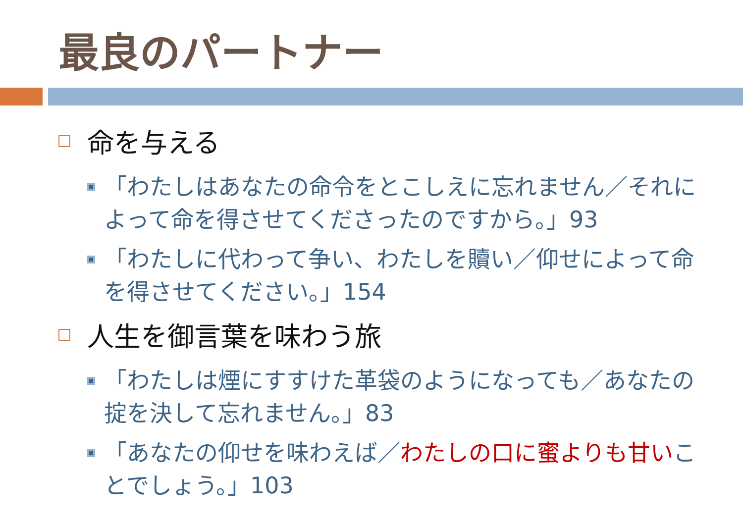最良のパートナー
命を与える
「わたしはあなたの命令をとこしえに忘れません／それによって命を得させてくださったのですから。」93
「わたしに代わって争い、わたしを贖い／仰せによって命を得させてください。」154
人生を御言葉を味わう旅
「わたしは煙にすすけた革袋のようになっても／あなたの掟を決して忘れません。」83
「あなたの仰せを味わえば／わたしの口に蜜よりも甘いことでしょう。」103